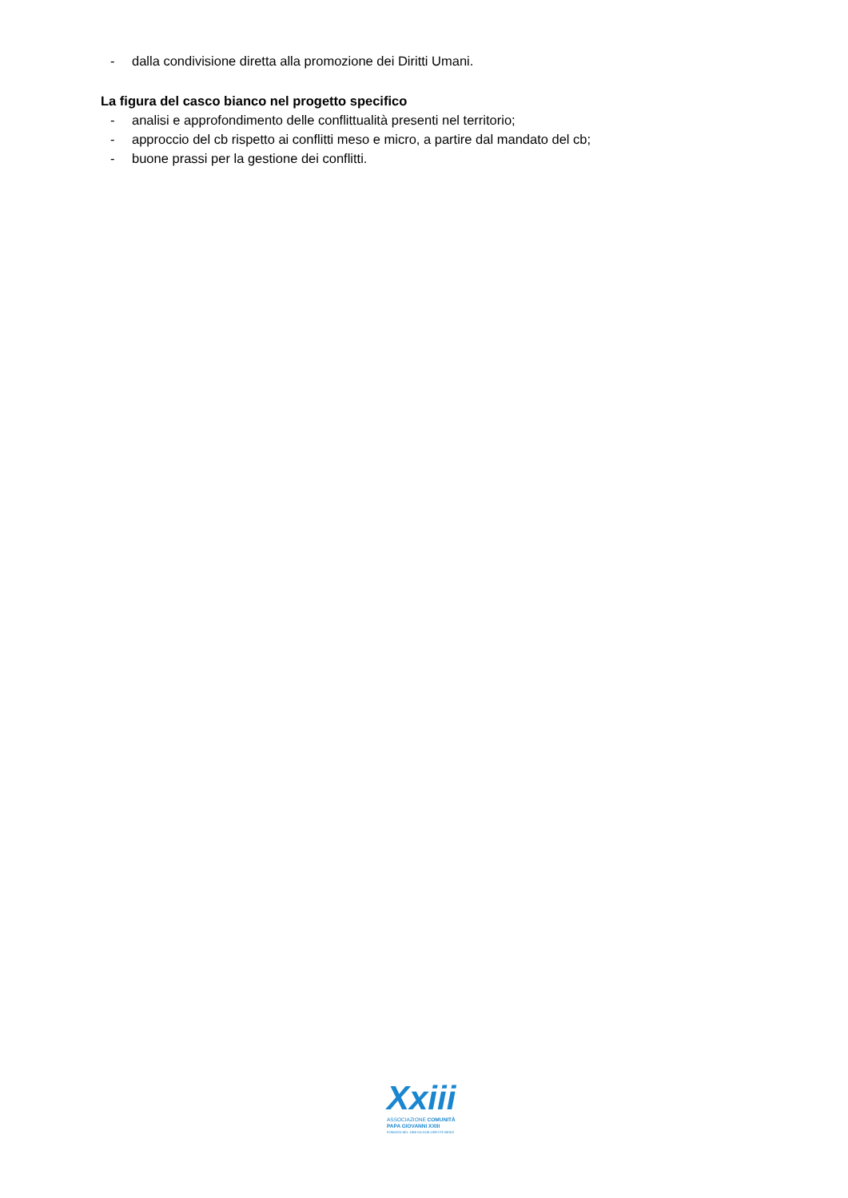- dalla condivisione diretta alla promozione dei Diritti Umani.
La figura del casco bianco nel progetto specifico
- analisi e approfondimento delle conflittualità presenti nel territorio;
- approccio del cb rispetto ai conflitti meso e micro, a partire dal mandato del cb;
- buone prassi per la gestione dei conflitti.
Xxiii
ASSOCIAZIONE COMUNITÀ
PAPA GIOVANNI XXIII
FONDATA NEL 1968 DA DON ORESTE BENZI